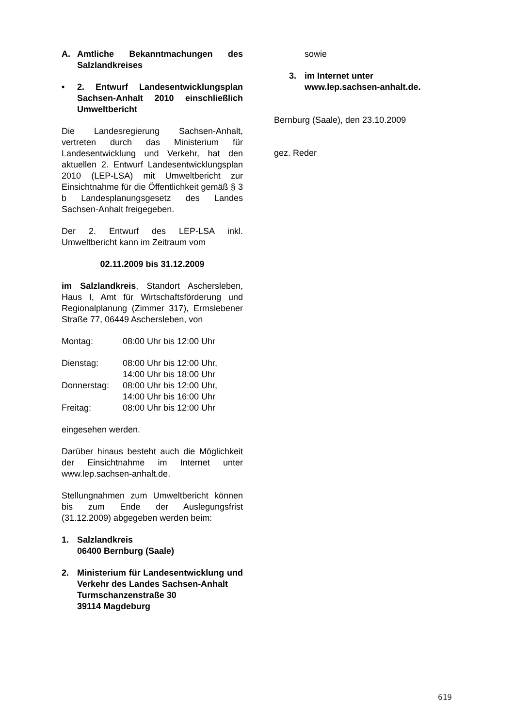A. Amtliche Bekanntmachungen des Salzlandkreises
• 2. Entwurf Landesentwicklungsplan Sachsen-Anhalt 2010 einschließlich Umweltbericht
Die Landesregierung Sachsen-Anhalt, vertreten durch das Ministerium für Landesentwicklung und Verkehr, hat den aktuellen 2. Entwurf Landesentwicklungsplan 2010 (LEP-LSA) mit Umweltbericht zur Einsichtnahme für die Öffentlichkeit gemäß § 3 b Landesplanungsgesetz des Landes Sachsen-Anhalt freigegeben.
Der 2. Entwurf des LEP-LSA inkl. Umweltbericht kann im Zeitraum vom
02.11.2009 bis 31.12.2009
im Salzlandkreis, Standort Aschersleben, Haus I, Amt für Wirtschaftsförderung und Regionalplanung (Zimmer 317), Ermslebener Straße 77, 06449 Aschersleben, von
| Montag: | 08:00 Uhr bis 12:00 Uhr |
| Dienstag: | 08:00 Uhr bis 12:00 Uhr, 14:00 Uhr bis 18:00 Uhr |
| Donnerstag: | 08:00 Uhr bis 12:00 Uhr, 14:00 Uhr bis 16:00 Uhr |
| Freitag: | 08:00 Uhr bis 12:00 Uhr |
eingesehen werden.
Darüber hinaus besteht auch die Möglichkeit der Einsichtnahme im Internet unter www.lep.sachsen-anhalt.de.
Stellungnahmen zum Umweltbericht können bis zum Ende der Auslegungsfrist (31.12.2009) abgegeben werden beim:
1. Salzlandkreis
06400 Bernburg (Saale)
2. Ministerium für Landesentwicklung und Verkehr des Landes Sachsen-Anhalt
Turmschanzenstraße 30
39114 Magdeburg
sowie
3. im Internet unter
www.lep.sachsen-anhalt.de.
Bernburg (Saale), den 23.10.2009
gez. Reder
619